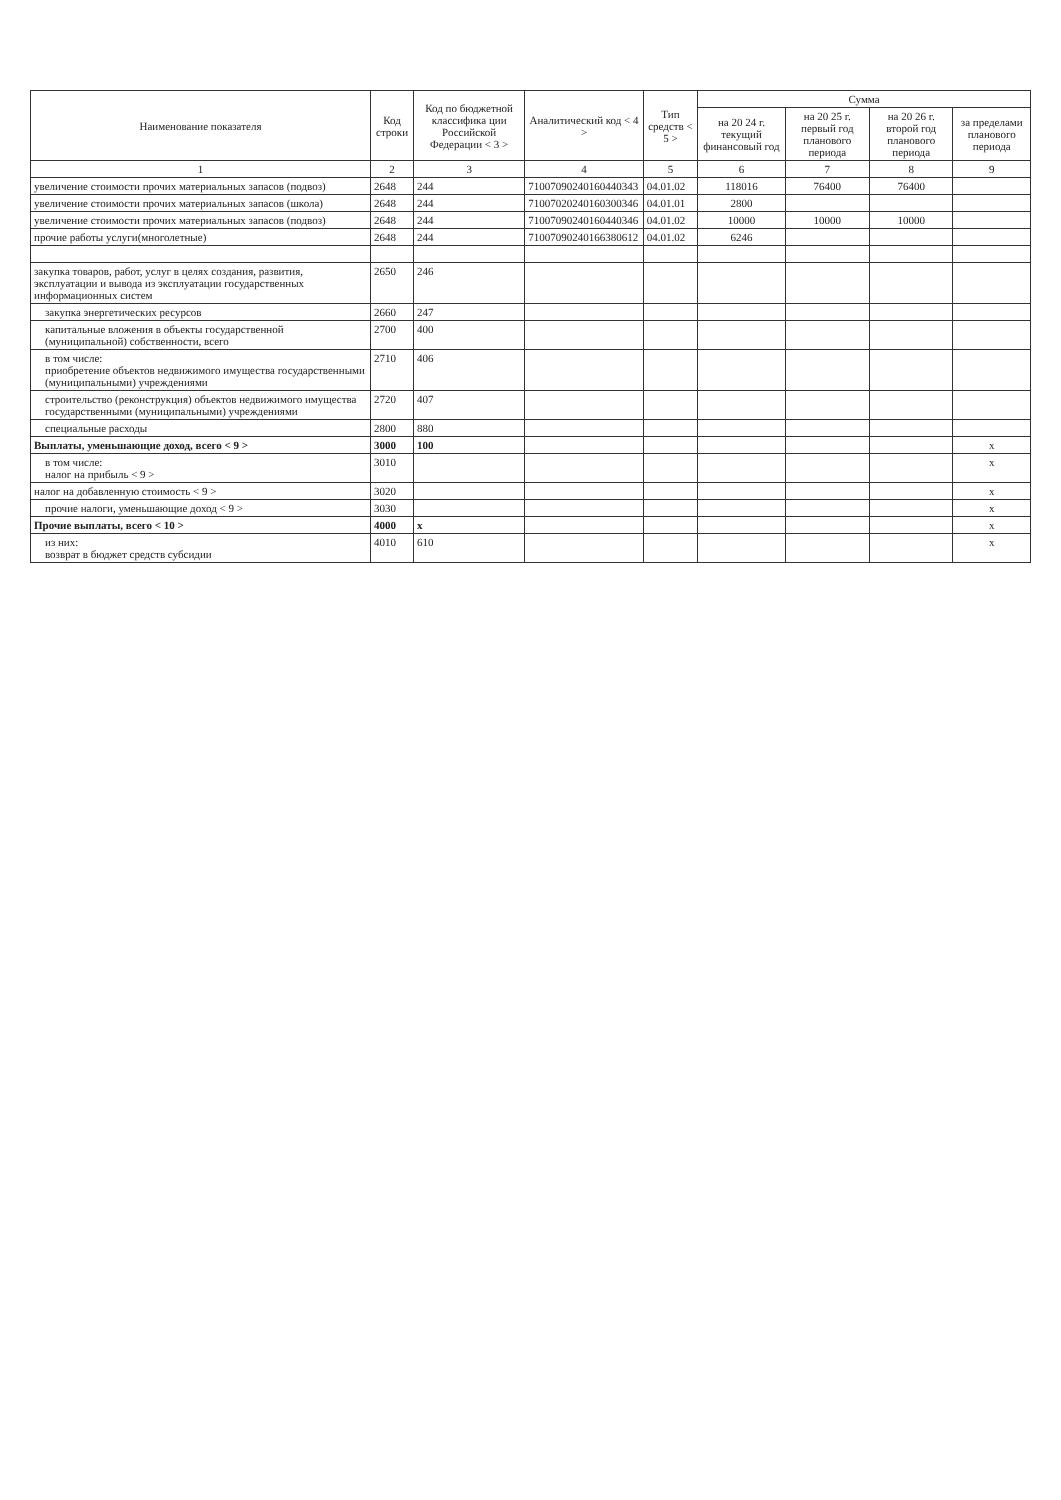| Наименование показателя | Код строки | Код по бюджетной классифика ции Российской Федерации < 3 > | Аналитический код < 4 > | Тип средств < 5 > | Сумма | | | |
| --- | --- | --- | --- | --- | --- | --- | --- | --- |
| | | | | | на 20 24 г. текущий финансовый год | на 20 25 г. первый год планового периода | на 20 26 г. второй год планового периода | за пределами планового периода |
| 1 | 2 | 3 | 4 | 5 | 6 | 7 | 8 | 9 |
| увеличение стоимости прочих материальных запасов (подвоз) | 2648 | 244 | 71007090240160440343 | 04.01.02 | 118016 | 76400 | 76400 | |
| увеличение стоимости прочих материальных запасов (школа) | 2648 | 244 | 71007020240160300346 | 04.01.01 | 2800 | | | |
| увеличение стоимости прочих материальных запасов (подвоз) | 2648 | 244 | 71007090240160440346 | 04.01.02 | 10000 | 10000 | 10000 | |
| прочие работы услуги(многолетные) | 2648 | 244 | 71007090240166380612 | 04.01.02 | 6246 | | | |
| закупка товаров, работ, услуг в целях создания, развития, эксплуатации и вывода из эксплуатации государственных информационных систем | 2650 | 246 | | | | | | |
| закупка энергетических ресурсов | 2660 | 247 | | | | | | |
| капитальные вложения в объекты государственной (муниципальной) собственности, всего | 2700 | 400 | | | | | | |
| в том числе: приобретение объектов недвижимого имущества государственными (муниципальными) учреждениями | 2710 | 406 | | | | | | |
| строительство (реконструкция) объектов недвижимого имущества государственными (муниципальными) учреждениями | 2720 | 407 | | | | | | |
| специальные расходы | 2800 | 880 | | | | | | |
| Выплаты, уменьшающие доход, всего < 9 > | 3000 | 100 | | | | | | x |
| в том числе: налог на прибыль < 9 > | 3010 | | | | | | | x |
| налог на добавленную стоимость < 9 > | 3020 | | | | | | | x |
| прочие налоги, уменьшающие доход < 9 > | 3030 | | | | | | | x |
| Прочие выплаты, всего < 10 > | 4000 | x | | | | | | x |
| из них: возврат в бюджет средств субсидии | 4010 | 610 | | | | | | x |